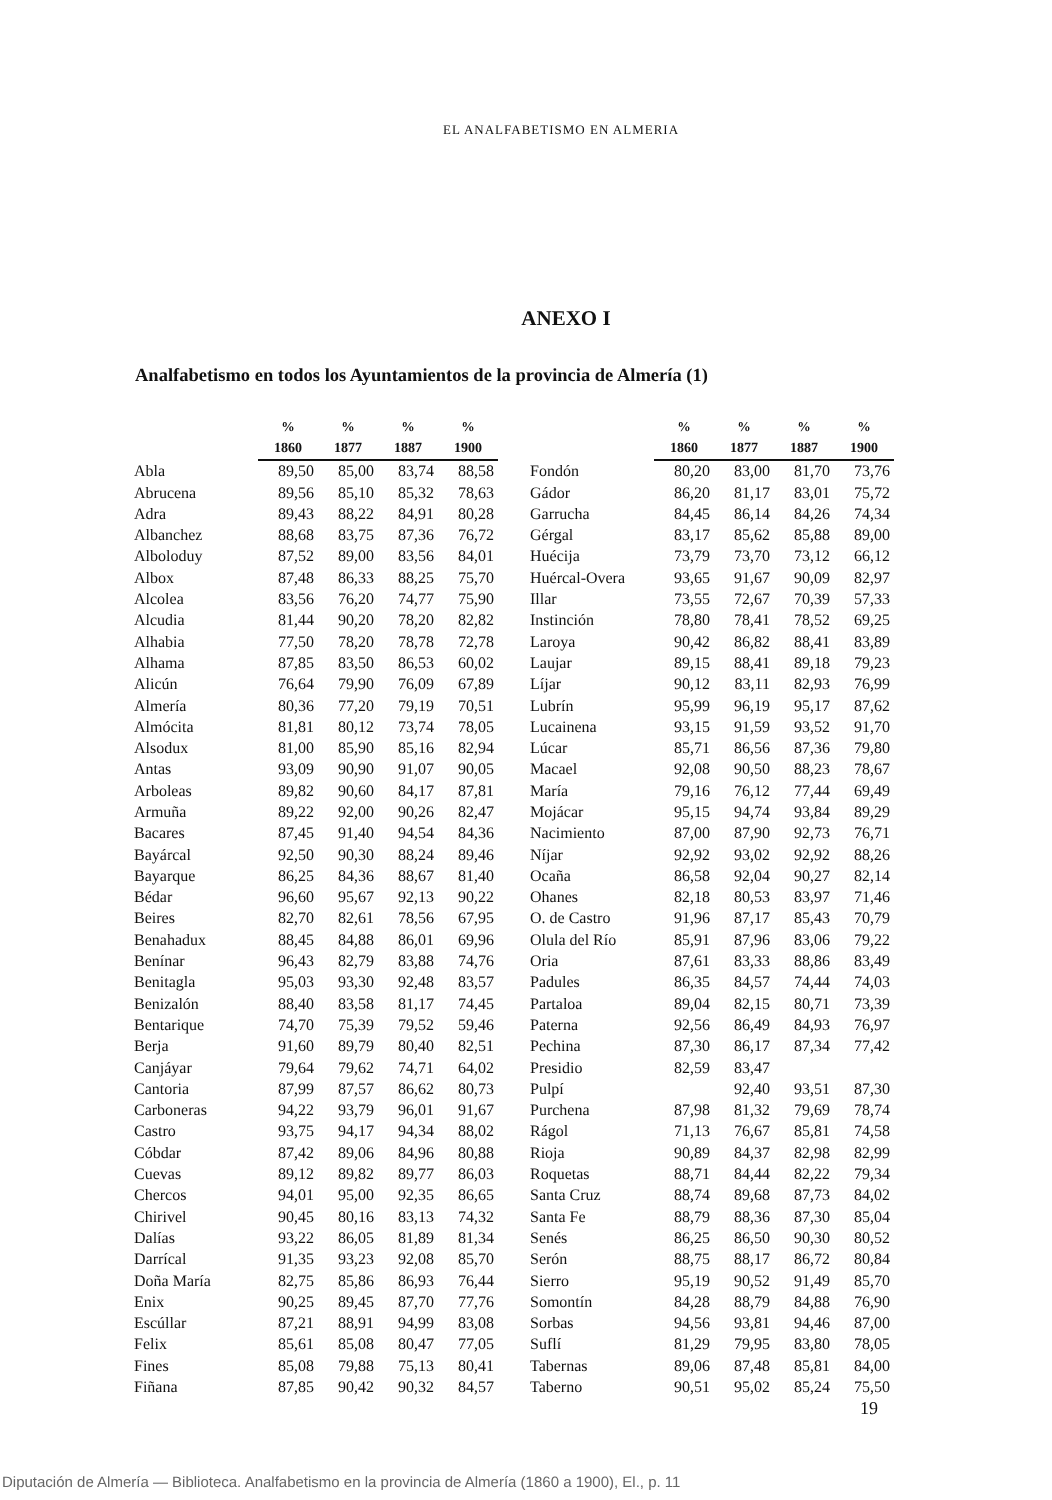EL ANALFABETISMO EN ALMERIA
ANEXO I
Analfabetismo en todos los Ayuntamientos de la provincia de Almería (1)
| | % | % | % | % | | | % | % | % | % |
| --- | --- | --- | --- | --- | --- | --- | --- | --- | --- | --- |
| | 1860 | 1877 | 1887 | 1900 | | | 1860 | 1877 | 1887 | 1900 |
| Abla | 89,50 | 85,00 | 83,74 | 88,58 | | Fondón | 80,20 | 83,00 | 81,70 | 73,76 |
| Abrucena | 89,56 | 85,10 | 85,32 | 78,63 | | Gádor | 86,20 | 81,17 | 83,01 | 75,72 |
| Adra | 89,43 | 88,22 | 84,91 | 80,28 | | Garrucha | 84,45 | 86,14 | 84,26 | 74,34 |
| Albanchez | 88,68 | 83,75 | 87,36 | 76,72 | | Gérgal | 83,17 | 85,62 | 85,88 | 89,00 |
| Alboloduy | 87,52 | 89,00 | 83,56 | 84,01 | | Huécija | 73,79 | 73,70 | 73,12 | 66,12 |
| Albox | 87,48 | 86,33 | 88,25 | 75,70 | | Huércal-Overa | 93,65 | 91,67 | 90,09 | 82,97 |
| Alcolea | 83,56 | 76,20 | 74,77 | 75,90 | | Illar | 73,55 | 72,67 | 70,39 | 57,33 |
| Alcudia | 81,44 | 90,20 | 78,20 | 82,82 | | Instinción | 78,80 | 78,41 | 78,52 | 69,25 |
| Alhabia | 77,50 | 78,20 | 78,78 | 72,78 | | Laroya | 90,42 | 86,82 | 88,41 | 83,89 |
| Alhama | 87,85 | 83,50 | 86,53 | 60,02 | | Laujar | 89,15 | 88,41 | 89,18 | 79,23 |
| Alicún | 76,64 | 79,90 | 76,09 | 67,89 | | Líjar | 90,12 | 83,11 | 82,93 | 76,99 |
| Almería | 80,36 | 77,20 | 79,19 | 70,51 | | Lubrín | 95,99 | 96,19 | 95,17 | 87,62 |
| Almócita | 81,81 | 80,12 | 73,74 | 78,05 | | Lucainena | 93,15 | 91,59 | 93,52 | 91,70 |
| Alsodux | 81,00 | 85,90 | 85,16 | 82,94 | | Lúcar | 85,71 | 86,56 | 87,36 | 79,80 |
| Antas | 93,09 | 90,90 | 91,07 | 90,05 | | Macael | 92,08 | 90,50 | 88,23 | 78,67 |
| Arboleas | 89,82 | 90,60 | 84,17 | 87,81 | | María | 79,16 | 76,12 | 77,44 | 69,49 |
| Armuña | 89,22 | 92,00 | 90,26 | 82,47 | | Mojácar | 95,15 | 94,74 | 93,84 | 89,29 |
| Bacares | 87,45 | 91,40 | 94,54 | 84,36 | | Nacimiento | 87,00 | 87,90 | 92,73 | 76,71 |
| Bayárcal | 92,50 | 90,30 | 88,24 | 89,46 | | Níjar | 92,92 | 93,02 | 92,92 | 88,26 |
| Bayarque | 86,25 | 84,36 | 88,67 | 81,40 | | Ocaña | 86,58 | 92,04 | 90,27 | 82,14 |
| Bédar | 96,60 | 95,67 | 92,13 | 90,22 | | Ohanes | 82,18 | 80,53 | 83,97 | 71,46 |
| Beires | 82,70 | 82,61 | 78,56 | 67,95 | | O. de Castro | 91,96 | 87,17 | 85,43 | 70,79 |
| Benahadux | 88,45 | 84,88 | 86,01 | 69,96 | | Olula del Río | 85,91 | 87,96 | 83,06 | 79,22 |
| Benínar | 96,43 | 82,79 | 83,88 | 74,76 | | Oria | 87,61 | 83,33 | 88,86 | 83,49 |
| Benitagla | 95,03 | 93,30 | 92,48 | 83,57 | | Padules | 86,35 | 84,57 | 74,44 | 74,03 |
| Benizalón | 88,40 | 83,58 | 81,17 | 74,45 | | Partaloa | 89,04 | 82,15 | 80,71 | 73,39 |
| Bentarique | 74,70 | 75,39 | 79,52 | 59,46 | | Paterna | 92,56 | 86,49 | 84,93 | 76,97 |
| Berja | 91,60 | 89,79 | 80,40 | 82,51 | | Pechina | 87,30 | 86,17 | 87,34 | 77,42 |
| Canjáyar | 79,64 | 79,62 | 74,71 | 64,02 | | Presidio | 82,59 | 83,47 | | |
| Cantoria | 87,99 | 87,57 | 86,62 | 80,73 | | Pulpí | | 92,40 | 93,51 | 87,30 |
| Carboneras | 94,22 | 93,79 | 96,01 | 91,67 | | Purchena | 87,98 | 81,32 | 79,69 | 78,74 |
| Castro | 93,75 | 94,17 | 94,34 | 88,02 | | Rágol | 71,13 | 76,67 | 85,81 | 74,58 |
| Cóbdar | 87,42 | 89,06 | 84,96 | 80,88 | | Rioja | 90,89 | 84,37 | 82,98 | 82,99 |
| Cuevas | 89,12 | 89,82 | 89,77 | 86,03 | | Roquetas | 88,71 | 84,44 | 82,22 | 79,34 |
| Chercos | 94,01 | 95,00 | 92,35 | 86,65 | | Santa Cruz | 88,74 | 89,68 | 87,73 | 84,02 |
| Chirivel | 90,45 | 80,16 | 83,13 | 74,32 | | Santa Fe | 88,79 | 88,36 | 87,30 | 85,04 |
| Dalías | 93,22 | 86,05 | 81,89 | 81,34 | | Senés | 86,25 | 86,50 | 90,30 | 80,52 |
| Darrícal | 91,35 | 93,23 | 92,08 | 85,70 | | Serón | 88,75 | 88,17 | 86,72 | 80,84 |
| Doña María | 82,75 | 85,86 | 86,93 | 76,44 | | Sierro | 95,19 | 90,52 | 91,49 | 85,70 |
| Enix | 90,25 | 89,45 | 87,70 | 77,76 | | Somontín | 84,28 | 88,79 | 84,88 | 76,90 |
| Escúllar | 87,21 | 88,91 | 94,99 | 83,08 | | Sorbas | 94,56 | 93,81 | 94,46 | 87,00 |
| Felix | 85,61 | 85,08 | 80,47 | 77,05 | | Suflí | 81,29 | 79,95 | 83,80 | 78,05 |
| Fines | 85,08 | 79,88 | 75,13 | 80,41 | | Tabernas | 89,06 | 87,48 | 85,81 | 84,00 |
| Fiñana | 87,85 | 90,42 | 90,32 | 84,57 | | Taberno | 90,51 | 95,02 | 85,24 | 75,50 |
19
Diputación de Almería — Biblioteca. Analfabetismo en la provincia de Almería (1860 a 1900), El., p. 11